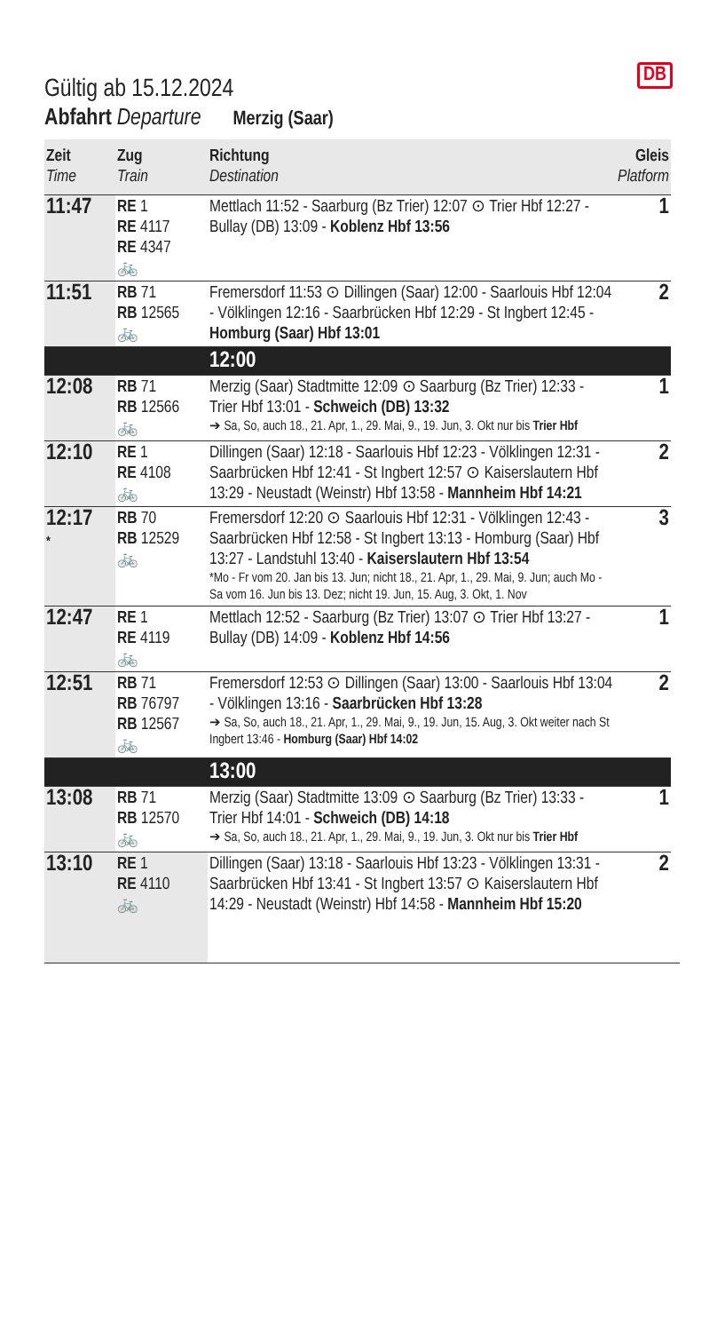DB
Gültig ab 15.12.2024
Abfahrt Departure Merzig (Saar)
| Zeit Time | Zug Train | Richtung Destination | Gleis Platform |
| --- | --- | --- | --- |
| 11:47 | RE 1 RE 4117 RE 4347 🚲 | Mettlach 11:52 - Saarburg (Bz Trier) 12:07 ⊙ Trier Hbf 12:27 - Bullay (DB) 13:09 - Koblenz Hbf 13:56 | 1 |
| 11:51 | RB 71 RB 12565 🚲 | Fremersdorf 11:53 ⊙ Dillingen (Saar) 12:00 - Saarlouis Hbf 12:04 - Völklingen 12:16 - Saarbrücken Hbf 12:29 - St Ingbert 12:45 - Homburg (Saar) Hbf 13:01 | 2 |
| | | 12:00 | |
| 12:08 | RB 71 RB 12566 🚲 | Merzig (Saar) Stadtmitte 12:09 ⊙ Saarburg (Bz Trier) 12:33 - Trier Hbf 13:01 - Schweich (DB) 13:32 ➔ Sa, So, auch 18., 21. Apr, 1., 29. Mai, 9., 19. Jun, 3. Okt nur bis Trier Hbf | 1 |
| 12:10 | RE 1 RE 4108 🚲 | Dillingen (Saar) 12:18 - Saarlouis Hbf 12:23 - Völklingen 12:31 - Saarbrücken Hbf 12:41 - St Ingbert 12:57 ⊙ Kaiserslautern Hbf 13:29 - Neustadt (Weinstr) Hbf 13:58 - Mannheim Hbf 14:21 | 2 |
| 12:17 * | RB 70 RB 12529 🚲 | Fremersdorf 12:20 ⊙ Saarlouis Hbf 12:31 - Völklingen 12:43 - Saarbrücken Hbf 12:58 - St Ingbert 13:13 - Homburg (Saar) Hbf 13:27 - Landstuhl 13:40 - Kaiserslautern Hbf 13:54 *Mo - Fr vom 20. Jan bis 13. Jun; nicht 18., 21. Apr, 1., 29. Mai, 9. Jun; auch Mo - Sa vom 16. Jun bis 13. Dez; nicht 19. Jun, 15. Aug, 3. Okt, 1. Nov | 3 |
| 12:47 | RE 1 RE 4119 🚲 | Mettlach 12:52 - Saarburg (Bz Trier) 13:07 ⊙ Trier Hbf 13:27 - Bullay (DB) 14:09 - Koblenz Hbf 14:56 | 1 |
| 12:51 | RB 71 RB 76797 RB 12567 🚲 | Fremersdorf 12:53 ⊙ Dillingen (Saar) 13:00 - Saarlouis Hbf 13:04 - Völklingen 13:16 - Saarbrücken Hbf 13:28 ➔ Sa, So, auch 18., 21. Apr, 1., 29. Mai, 9., 19. Jun, 15. Aug, 3. Okt weiter nach St Ingbert 13:46 - Homburg (Saar) Hbf 14:02 | 2 |
| | | 13:00 | |
| 13:08 | RB 71 RB 12570 🚲 | Merzig (Saar) Stadtmitte 13:09 ⊙ Saarburg (Bz Trier) 13:33 - Trier Hbf 14:01 - Schweich (DB) 14:18 ➔ Sa, So, auch 18., 21. Apr, 1., 29. Mai, 9., 19. Jun, 3. Okt nur bis Trier Hbf | 1 |
| 13:10 | RE 1 RE 4110 🚲 | Dillingen (Saar) 13:18 - Saarlouis Hbf 13:23 - Völklingen 13:31 - Saarbrücken Hbf 13:41 - St Ingbert 13:57 ⊙ Kaiserslautern Hbf 14:29 - Neustadt (Weinstr) Hbf 14:58 - Mannheim Hbf 15:20 | 2 |